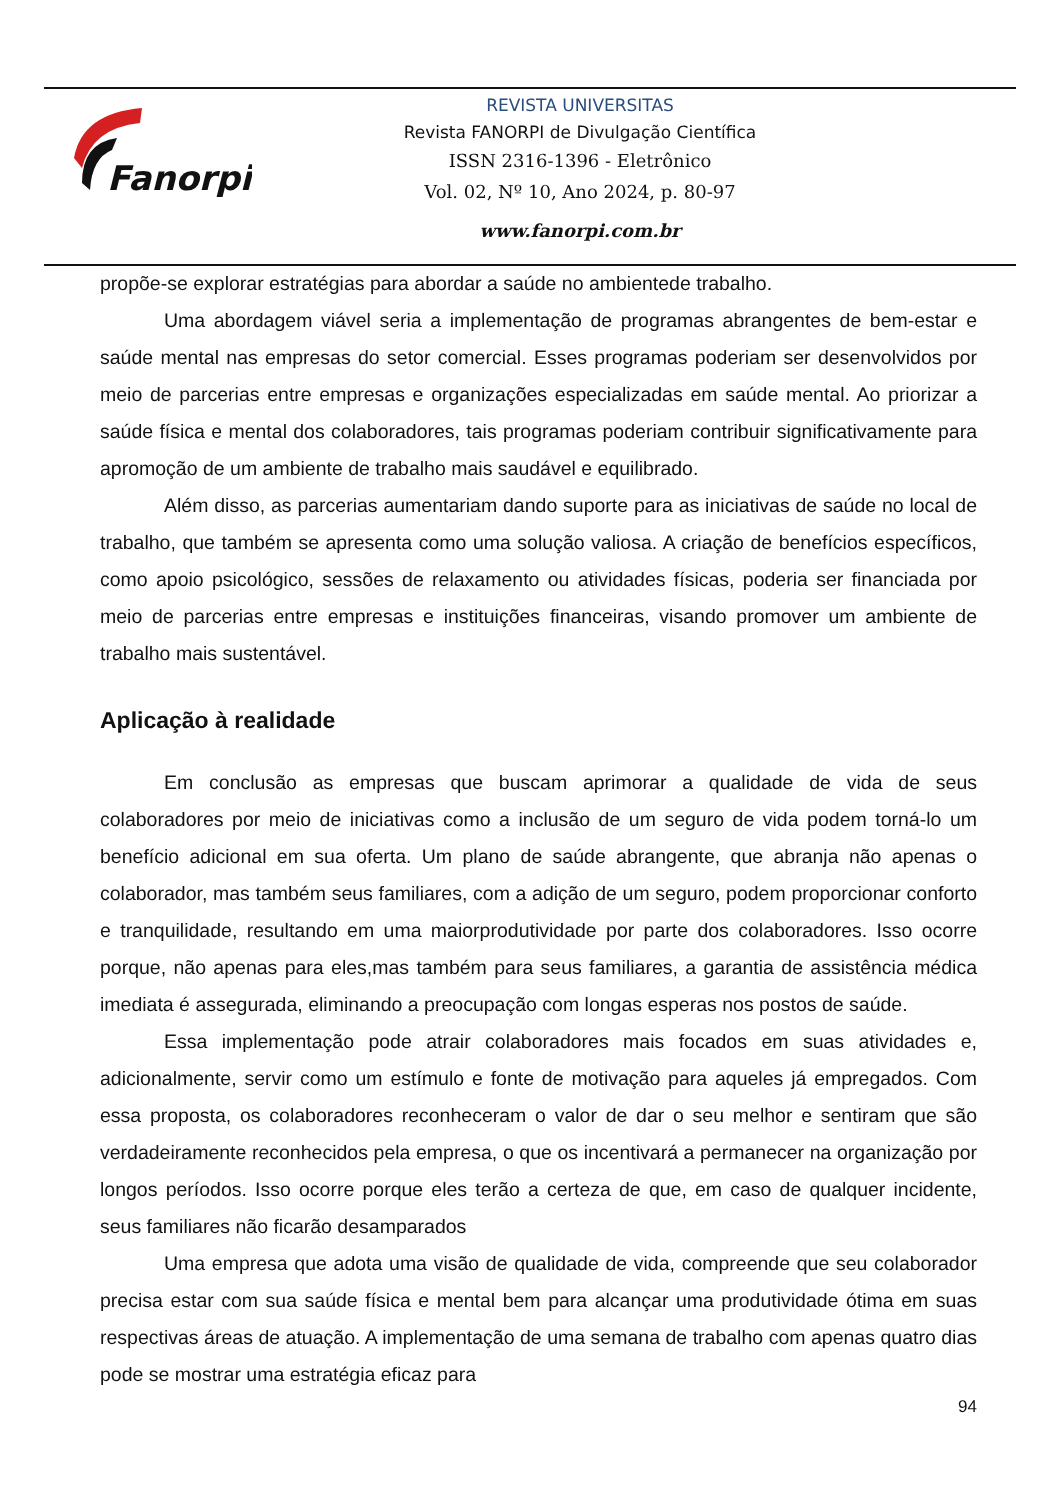Fanorpi
REVISTA UNIVERSITAS
Revista FANORPI de Divulgação Científica
ISSN 2316-1396 - Eletrônico
Vol. 02, Nº 10, Ano 2024, p. 80-97
www.fanorpi.com.br
propõe-se explorar estratégias para abordar a saúde no ambientede trabalho.
Uma abordagem viável seria a implementação de programas abrangentes de bem-estar e saúde mental nas empresas do setor comercial. Esses programas poderiam ser desenvolvidos por meio de parcerias entre empresas e organizações especializadas em saúde mental. Ao priorizar a saúde física e mental dos colaboradores, tais programas poderiam contribuir significativamente para apromoção de um ambiente de trabalho mais saudável e equilibrado.
Além disso, as parcerias aumentariam dando suporte para as iniciativas de saúde no local de trabalho, que também se apresenta como uma solução valiosa. A criação de benefícios específicos, como apoio psicológico, sessões de relaxamento ou atividades físicas, poderia ser financiada por meio de parcerias entre empresas e instituições financeiras, visando promover um ambiente de trabalho mais sustentável.
Aplicação à realidade
Em conclusão as empresas que buscam aprimorar a qualidade de vida de seus colaboradores por meio de iniciativas como a inclusão de um seguro de vida podem torná-lo um benefício adicional em sua oferta. Um plano de saúde abrangente, que abranja não apenas o colaborador, mas também seus familiares, com a adição de um seguro, podem proporcionar conforto e tranquilidade, resultando em uma maiorprodutividade por parte dos colaboradores. Isso ocorre porque, não apenas para eles,mas também para seus familiares, a garantia de assistência médica imediata é assegurada, eliminando a preocupação com longas esperas nos postos de saúde.
Essa implementação pode atrair colaboradores mais focados em suas atividades e, adicionalmente, servir como um estímulo e fonte de motivação para aqueles já empregados. Com essa proposta, os colaboradores reconheceram o valor de dar o seu melhor e sentiram que são verdadeiramente reconhecidos pela empresa, o que os incentivará a permanecer na organização por longos períodos. Isso ocorre porque eles terão a certeza de que, em caso de qualquer incidente, seus familiares não ficarão desamparados
Uma empresa que adota uma visão de qualidade de vida, compreende que seu colaborador precisa estar com sua saúde física e mental bem para alcançar uma produtividade ótima em suas respectivas áreas de atuação. A implementação de uma semana de trabalho com apenas quatro dias pode se mostrar uma estratégia eficaz para
94